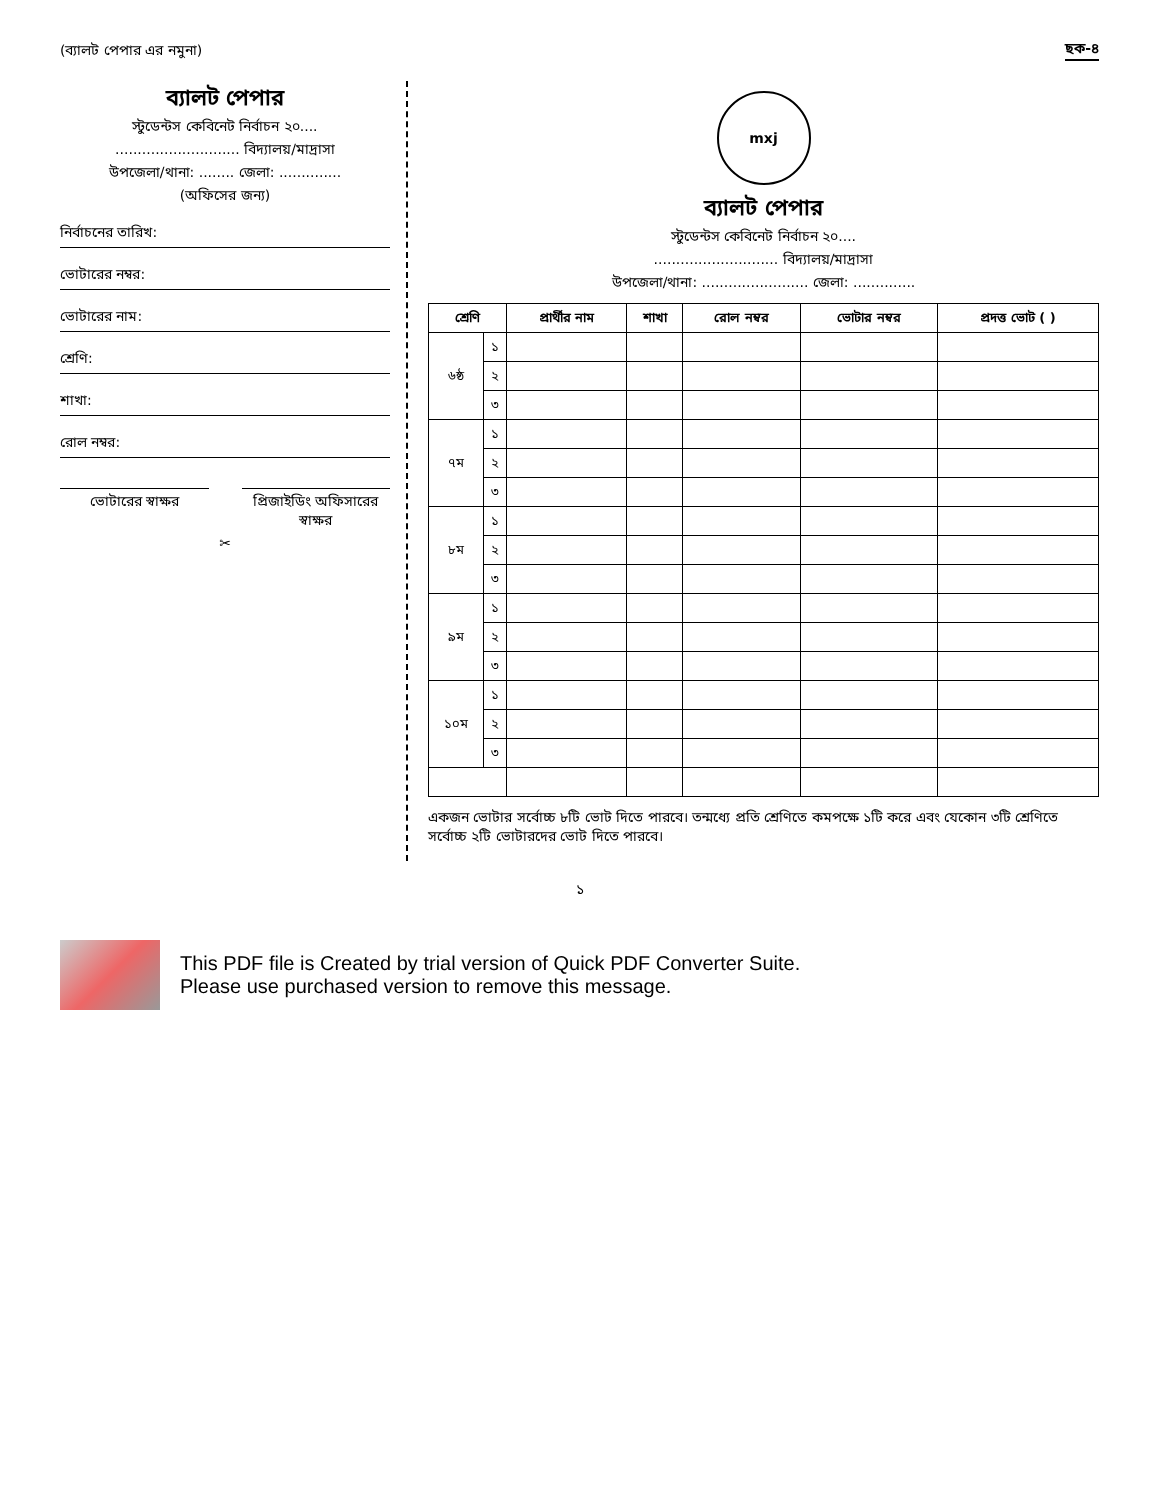(ব্যালট পেপার এর নমুনা) ছক-৪
ব্যালট পেপার
স্টুডেন্টস কেবিনেট নির্বাচন ২০....
............................ বিদ্যালয়/মাদ্রাসা
উপজেলা/থানা: ........ জেলা: ..............
(অফিসের জন্য)
নির্বাচনের তারিখ:
ভোটারের নম্বর:
ভোটারের নাম:
শ্রেণি:
শাখা:
রোল নম্বর:
ভোটারের স্বাক্ষর প্রিজাইডিং অফিসারের স্বাক্ষর
✂
mxj
ব্যালট পেপার
স্টুডেন্টস কেবিনেট নির্বাচন ২০....
............................ বিদ্যালয়/মাদ্রাসা
উপজেলা/থানা: ........................ জেলা: ..............
| শ্রেণি | | প্রার্থীর নাম | শাখা | রোল নম্বর | ভোটার নম্বর | প্রদত্ত ভোট ( ) |
| --- | --- | --- | --- | --- | --- | --- |
| ৬ষ্ঠ | ১ | | | | | |
| | ২ | | | | | |
| | ৩ | | | | | |
| ৭ম | ১ | | | | | |
| | ২ | | | | | |
| | ৩ | | | | | |
| ৮ম | ১ | | | | | |
| | ২ | | | | | |
| | ৩ | | | | | |
| ৯ম | ১ | | | | | |
| | ২ | | | | | |
| | ৩ | | | | | |
| ১০ম | ১ | | | | | |
| | ২ | | | | | |
| | ৩ | | | | | |
একজন ভোটার সর্বোচ্চ ৮টি ভোট দিতে পারবে। তন্মধ্যে প্রতি শ্রেণিতে কমপক্ষে ১টি করে এবং যেকোন ৩টি শ্রেণিতে সর্বোচ্চ ২টি ভোটারদের ভোট দিতে পারবে।
১
This PDF file is Created by trial version of Quick PDF Converter Suite.
Please use purchased version to remove this message.